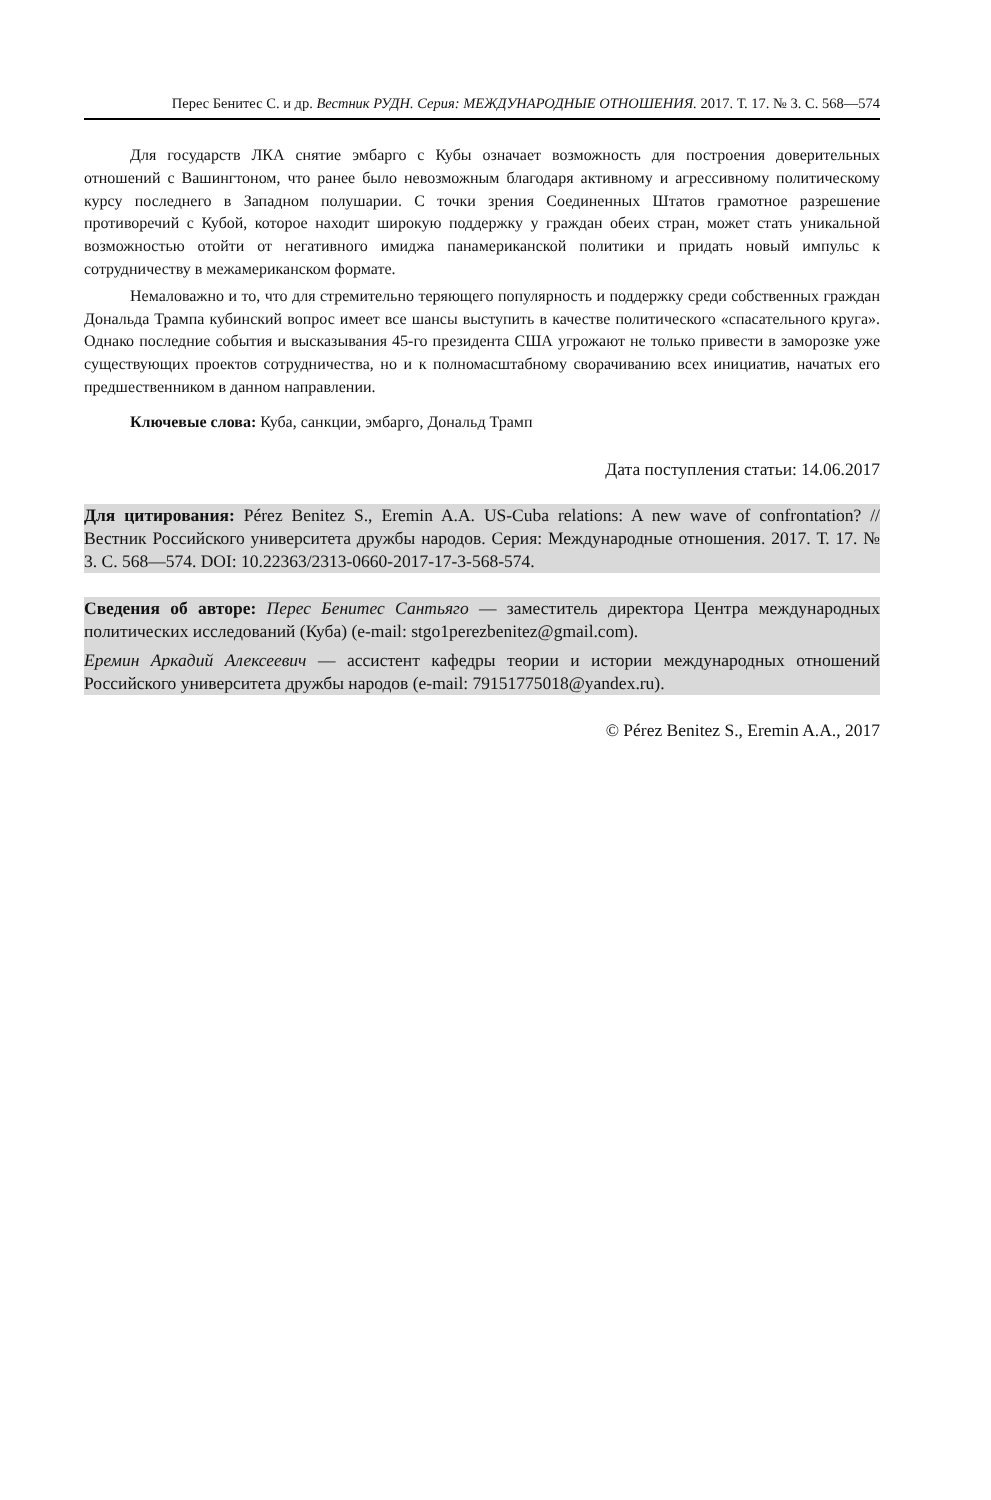Перес Бенитес С. и др. Вестник РУДН. Серия: МЕЖДУНАРОДНЫЕ ОТНОШЕНИЯ. 2017. Т. 17. № 3. С. 568—574
Для государств ЛКА снятие эмбарго с Кубы означает возможность для построения доверительных отношений с Вашингтоном, что ранее было невозможным благодаря активному и агрессивному политическому курсу последнего в Западном полушарии. С точки зрения Соединенных Штатов грамотное разрешение противоречий с Кубой, которое находит широкую поддержку у граждан обеих стран, может стать уникальной возможностью отойти от негативного имиджа панамериканской политики и придать новый импульс к сотрудничеству в межамериканском формате.
Немаловажно и то, что для стремительно теряющего популярность и поддержку среди собственных граждан Дональда Трампа кубинский вопрос имеет все шансы выступить в качестве политического «спасательного круга». Однако последние события и высказывания 45-го президента США угрожают не только привести в заморозке уже существующих проектов сотрудничества, но и к полномасштабному сворачиванию всех инициатив, начатых его предшественником в данном направлении.
Ключевые слова: Куба, санкции, эмбарго, Дональд Трамп
Дата поступления статьи: 14.06.2017
Для цитирования: Pérez Benitez S., Eremin A.A. US-Cuba relations: A new wave of confrontation? // Вестник Российского университета дружбы народов. Серия: Международные отношения. 2017. Т. 17. № 3. С. 568—574. DOI: 10.22363/2313-0660-2017-17-3-568-574.
Сведения об авторе: Перес Бенитес Сантьяго — заместитель директора Центра международных политических исследований (Куба) (e-mail: stgo1perezbenitez@gmail.com).
Еремин Аркадий Алексеевич — ассистент кафедры теории и истории международных отношений Российского университета дружбы народов (e-mail: 79151775018@yandex.ru).
© Pérez Benitez S., Eremin A.A., 2017